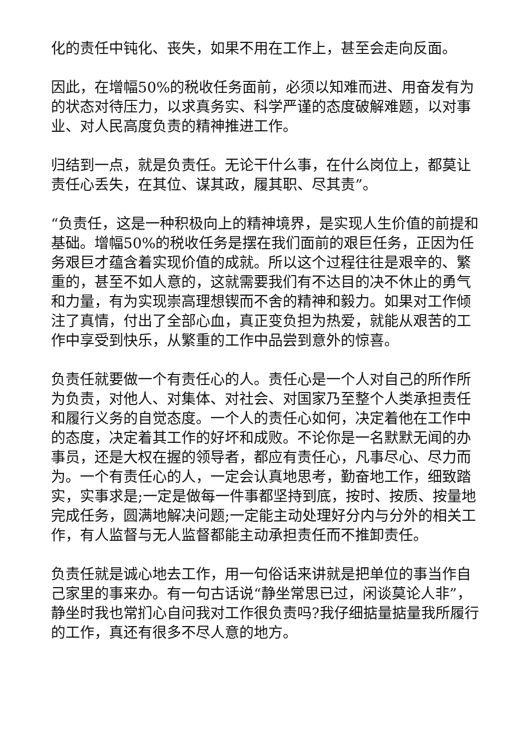化的责任中钝化、丧失，如果不用在工作上，甚至会走向反面。
因此，在增幅50%的税收任务面前，必须以知难而进、用奋发有为的状态对待压力，以求真务实、科学严谨的态度破解难题，以对事业、对人民高度负责的精神推进工作。
归结到一点，就是负责任。无论干什么事，在什么岗位上，都莫让责任心丢失，在其位、谋其政，履其职、尽其责”。
“负责任，这是一种积极向上的精神境界，是实现人生价值的前提和基础。增幅50%的税收任务是摆在我们面前的艰巨任务，正因为任务艰巨才蕴含着实现价值的成就。所以这个过程往往是艰辛的、繁重的，甚至不如人意的，这就需要我们有不达目的决不休止的勇气和力量，有为实现崇高理想锲而不舍的精神和毅力。如果对工作倾注了真情，付出了全部心血，真正变负担为热爱，就能从艰苦的工作中享受到快乐，从繁重的工作中品尝到意外的惊喜。
负责任就要做一个有责任心的人。责任心是一个人对自己的所作所为负责，对他人、对集体、对社会、对国家乃至整个人类承担责任和履行义务的自觉态度。一个人的责任心如何，决定着他在工作中的态度，决定着其工作的好坏和成败。不论你是一名默默无闻的办事员，还是大权在握的领导者，都应有责任心，凡事尽心、尽力而为。一个有责任心的人，一定会认真地思考，勤奋地工作，细致踏实，实事求是;一定是做每一件事都坚持到底，按时、按质、按量地完成任务，圆满地解决问题;一定能主动处理好分内与分外的相关工作，有人监督与无人监督都能主动承担责任而不推卸责任。
负责任就是诚心地去工作，用一句俗话来讲就是把单位的事当作自己家里的事来办。有一句古话说“静坐常思已过，闲谈莫论人非”，静坐时我也常扪心自问我对工作很负责吗?我仔细掂量掂量我所履行的工作，真还有很多不尽人意的地方。